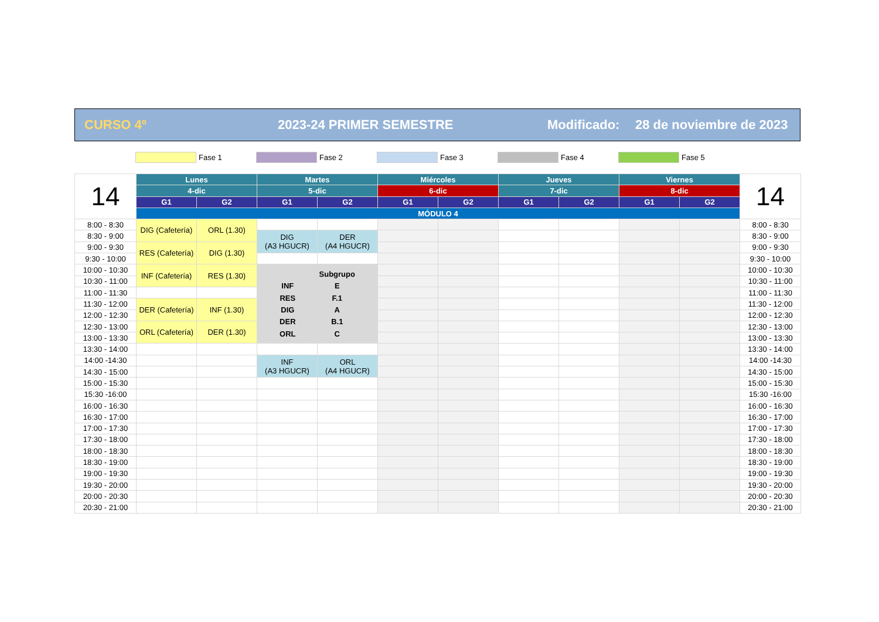CURSO 4º 2023-24 PRIMER SEMESTRE Modificado: 28 de noviembre de 2023
Fase 1 Fase 2 Fase 3 Fase 4 Fase 5
| 14 | Lunes | | Martes | | Miércoles | | Jueves | | Viernes | | 14 |
| | 4-dic | | 5-dic | | 6-dic | | 7-dic | | 8-dic | | |
| | G1 | G2 | G1 | G2 | G1 | G2 | G1 | G2 | G1 | G2 | |
| | MÓDULO 4 | | | | | | | | | | |
| 8:00 - 8:30 | DIG (Cafetería) | ORL (1.30) | | | | | | | | | 8:00 - 8:30 |
| 8:30 - 9:00 | | | DIG (A3 HGUCR) | DER (A4 HGUCR) | | | | | | | 8:30 - 9:00 |
| 9:00 - 9:30 | RES (Cafetería) | DIG (1.30) | | | | | | | | | 9:00 - 9:30 |
| 9:30 - 10:00 | | | | | | | | | | | 9:30 - 10:00 |
| 10:00 - 10:30 | INF (Cafetería) | RES (1.30) | / / Subgrupo / / INF / E / / RES / F.1 / / DIG / A / / DER / B.1 / / ORL / C / | | | | | | | | 10:00 - 10:30 |
| 10:30 - 11:00 | | | | | | | | | | | 10:30 - 11:00 |
| 11:00 - 11:30 | | | | | | | | | | | 11:00 - 11:30 |
| 11:30 - 12:00 | DER (Cafetería) | INF (1.30) | | | | | | | | | 11:30 - 12:00 |
| 12:00 - 12:30 | | | | | | | | | | | 12:00 - 12:30 |
| 12:30 - 13:00 | ORL (Cafetería) | DER (1.30) | | | | | | | | | 12:30 - 13:00 |
| 13:00 - 13:30 | | | | | | | | | | | 13:00 - 13:30 |
| 13:30 - 14:00 | | | | | | | | | | | 13:30 - 14:00 |
| 14:00 -14:30 | | | INF (A3 HGUCR) | ORL (A4 HGUCR) | | | | | | | 14:00 -14:30 |
| 14:30 - 15:00 | | | | | | | | | | | 14:30 - 15:00 |
| 15:00 - 15:30 | | | | | | | | | | | 15:00 - 15:30 |
| 15:30 -16:00 | | | | | | | | | | | 15:30 -16:00 |
| 16:00 - 16:30 | | | | | | | | | | | 16:00 - 16:30 |
| 16:30 - 17:00 | | | | | | | | | | | 16:30 - 17:00 |
| 17:00 - 17:30 | | | | | | | | | | | 17:00 - 17:30 |
| 17:30 - 18:00 | | | | | | | | | | | 17:30 - 18:00 |
| 18:00 - 18:30 | | | | | | | | | | | 18:00 - 18:30 |
| 18:30 - 19:00 | | | | | | | | | | | 18:30 - 19:00 |
| 19:00 - 19:30 | | | | | | | | | | | 19:00 - 19:30 |
| 19:30 - 20:00 | | | | | | | | | | | 19:30 - 20:00 |
| 20:00 - 20:30 | | | | | | | | | | | 20:00 - 20:30 |
| 20:30 - 21:00 | | | | | | | | | | | 20:30 - 21:00 |